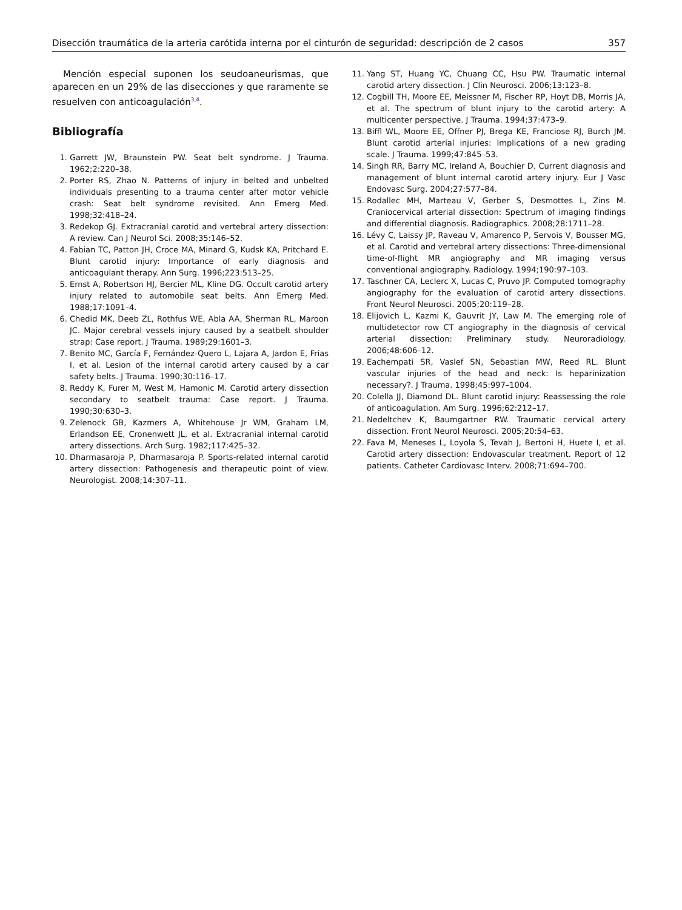Disección traumática de la arteria carótida interna por el cinturón de seguridad: descripción de 2 casos 357
Mención especial suponen los seudoaneurismas, que aparecen en un 29% de las disecciones y que raramente se resuelven con anticoagulación<sup>3,4</sup>.
Bibliografía
1. Garrett JW, Braunstein PW. Seat belt syndrome. J Trauma. 1962;2:220–38.
2. Porter RS, Zhao N. Patterns of injury in belted and unbelted individuals presenting to a trauma center after motor vehicle crash: Seat belt syndrome revisited. Ann Emerg Med. 1998;32:418–24.
3. Redekop GJ. Extracranial carotid and vertebral artery dissection: A review. Can J Neurol Sci. 2008;35:146–52.
4. Fabian TC, Patton JH, Croce MA, Minard G, Kudsk KA, Pritchard E. Blunt carotid injury: Importance of early diagnosis and anticoagulant therapy. Ann Surg. 1996;223:513–25.
5. Ernst A, Robertson HJ, Bercier ML, Kline DG. Occult carotid artery injury related to automobile seat belts. Ann Emerg Med. 1988;17:1091–4.
6. Chedid MK, Deeb ZL, Rothfus WE, Abla AA, Sherman RL, Maroon JC. Major cerebral vessels injury caused by a seatbelt shoulder strap: Case report. J Trauma. 1989;29:1601–3.
7. Benito MC, García F, Fernández-Quero L, Lajara A, Jardon E, Frias I, et al. Lesion of the internal carotid artery caused by a car safety belts. J Trauma. 1990;30:116–17.
8. Reddy K, Furer M, West M, Hamonic M. Carotid artery dissection secondary to seatbelt trauma: Case report. J Trauma. 1990;30:630–3.
9. Zelenock GB, Kazmers A, Whitehouse Jr WM, Graham LM, Erlandson EE, Cronenwett JL, et al. Extracranial internal carotid artery dissections. Arch Surg. 1982;117:425–32.
10. Dharmasaroja P, Dharmasaroja P. Sports-related internal carotid artery dissection: Pathogenesis and therapeutic point of view. Neurologist. 2008;14:307–11.
11. Yang ST, Huang YC, Chuang CC, Hsu PW. Traumatic internal carotid artery dissection. J Clin Neurosci. 2006;13:123–8.
12. Cogbill TH, Moore EE, Meissner M, Fischer RP, Hoyt DB, Morris JA, et al. The spectrum of blunt injury to the carotid artery: A multicenter perspective. J Trauma. 1994;37:473–9.
13. Biffl WL, Moore EE, Offner PJ, Brega KE, Franciose RJ, Burch JM. Blunt carotid arterial injuries: Implications of a new grading scale. J Trauma. 1999;47:845–53.
14. Singh RR, Barry MC, Ireland A, Bouchier D. Current diagnosis and management of blunt internal carotid artery injury. Eur J Vasc Endovasc Surg. 2004;27:577–84.
15. Rodallec MH, Marteau V, Gerber S, Desmottes L, Zins M. Craniocervical arterial dissection: Spectrum of imaging findings and differential diagnosis. Radiographics. 2008;28:1711–28.
16. Lévy C, Laissy JP, Raveau V, Amarenco P, Servois V, Bousser MG, et al. Carotid and vertebral artery dissections: Three-dimensional time-of-flight MR angiography and MR imaging versus conventional angiography. Radiology. 1994;190:97–103.
17. Taschner CA, Leclerc X, Lucas C, Pruvo JP. Computed tomography angiography for the evaluation of carotid artery dissections. Front Neurol Neurosci. 2005;20:119–28.
18. Elijovich L, Kazmi K, Gauvrit JY, Law M. The emerging role of multidetector row CT angiography in the diagnosis of cervical arterial dissection: Preliminary study. Neuroradiology. 2006;48:606–12.
19. Eachempati SR, Vaslef SN, Sebastian MW, Reed RL. Blunt vascular injuries of the head and neck: Is heparinization necessary?. J Trauma. 1998;45:997–1004.
20. Colella JJ, Diamond DL. Blunt carotid injury: Reassessing the role of anticoagulation. Am Surg. 1996;62:212–17.
21. Nedeltchev K, Baumgartner RW. Traumatic cervical artery dissection. Front Neurol Neurosci. 2005;20:54–63.
22. Fava M, Meneses L, Loyola S, Tevah J, Bertoni H, Huete I, et al. Carotid artery dissection: Endovascular treatment. Report of 12 patients. Catheter Cardiovasc Interv. 2008;71:694–700.